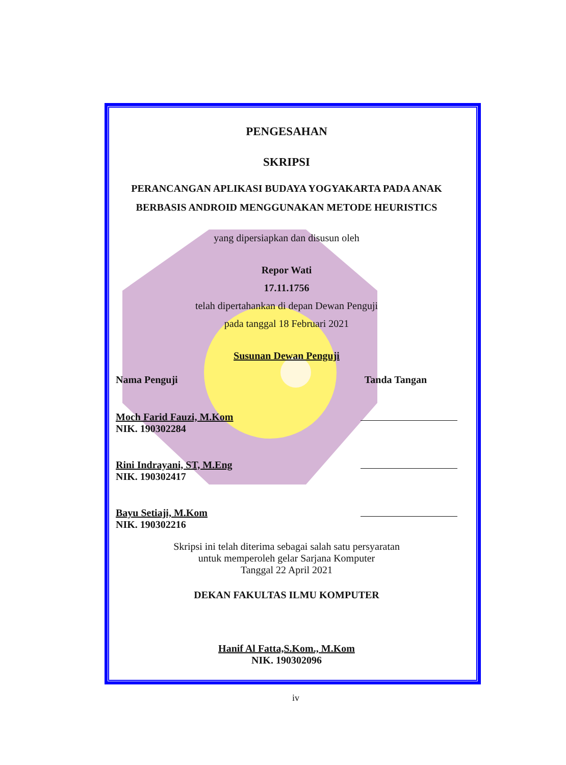PENGESAHAN
SKRIPSI
PERANCANGAN APLIKASI BUDAYA YOGYAKARTA PADA ANAK BERBASIS ANDROID MENGGUNAKAN METODE HEURISTICS
yang dipersiapkan dan disusun oleh
Repor Wati
17.11.1756
telah dipertahankan di depan Dewan Penguji
pada tanggal 18 Februari 2021
Susunan Dewan Penguji
Nama Penguji Tanda Tangan
Moch Farid Fauzi, M.Kom
NIK. 190302284
Rini Indrayani, ST, M.Eng
NIK. 190302417
Bayu Setiaji, M.Kom
NIK. 190302216
Skripsi ini telah diterima sebagai salah satu persyaratan
untuk memperoleh gelar Sarjana Komputer
Tanggal 22 April 2021
DEKAN FAKULTAS ILMU KOMPUTER
Hanif Al Fatta,S.Kom., M.Kom
NIK. 190302096
iv